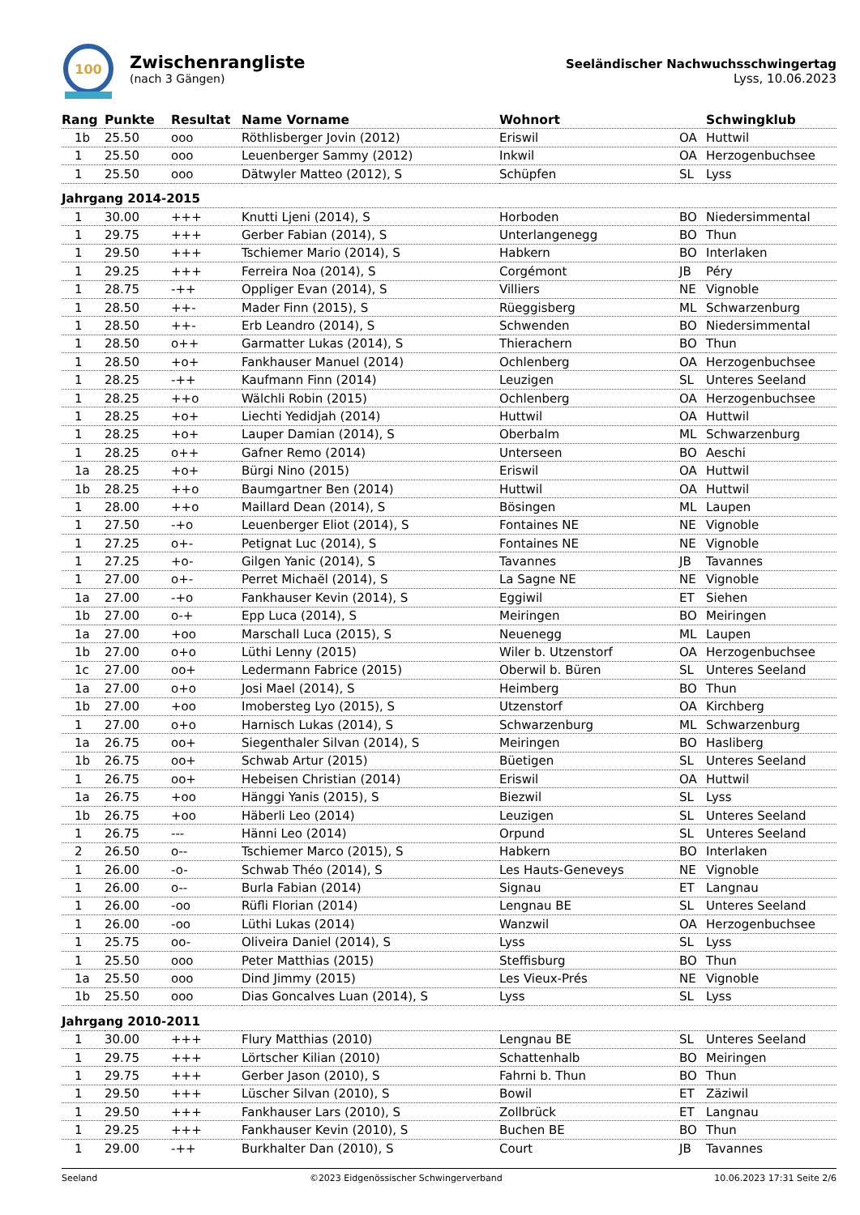100
Zwischenrangliste
(nach 3 Gängen)
Seeländischer Nachwuchsschwingertag
Lyss, 10.06.2023
| Rang | Punkte | Resultat | Name Vorname | Wohnort | | Schwingklub |
| --- | --- | --- | --- | --- | --- | --- |
| 1b | 25.50 | ooo | Röthlisberger Jovin (2012) | Eriswil | OA | Huttwil |
| 1 | 25.50 | ooo | Leuenberger Sammy (2012) | Inkwil | OA | Herzogenbuchsee |
| 1 | 25.50 | ooo | Dätwyler Matteo (2012), S | Schüpfen | SL | Lyss |
| Jahrgang 2014-2015 | | | | | | |
| 1 | 30.00 | +++ | Knutti Ljeni (2014), S | Horboden | BO | Niedersimmental |
| 1 | 29.75 | +++ | Gerber Fabian (2014), S | Unterlangenegg | BO | Thun |
| 1 | 29.50 | +++ | Tschiemer Mario (2014), S | Habkern | BO | Interlaken |
| 1 | 29.25 | +++ | Ferreira Noa (2014), S | Corgémont | JB | Péry |
| 1 | 28.75 | -++ | Oppliger Evan (2014), S | Villiers | NE | Vignoble |
| 1 | 28.50 | ++- | Mader Finn (2015), S | Rüeggisberg | ML | Schwarzenburg |
| 1 | 28.50 | ++- | Erb Leandro (2014), S | Schwenden | BO | Niedersimmental |
| 1 | 28.50 | o++ | Garmatter Lukas (2014), S | Thierachern | BO | Thun |
| 1 | 28.50 | +o+ | Fankhauser Manuel (2014) | Ochlenberg | OA | Herzogenbuchsee |
| 1 | 28.25 | -++ | Kaufmann Finn (2014) | Leuzigen | SL | Unteres Seeland |
| 1 | 28.25 | ++o | Wälchli Robin (2015) | Ochlenberg | OA | Herzogenbuchsee |
| 1 | 28.25 | +o+ | Liechti Yedidjah (2014) | Huttwil | OA | Huttwil |
| 1 | 28.25 | +o+ | Lauper Damian (2014), S | Oberbalm | ML | Schwarzenburg |
| 1 | 28.25 | o++ | Gafner Remo (2014) | Unterseen | BO | Aeschi |
| 1a | 28.25 | +o+ | Bürgi Nino (2015) | Eriswil | OA | Huttwil |
| 1b | 28.25 | ++o | Baumgartner Ben (2014) | Huttwil | OA | Huttwil |
| 1 | 28.00 | ++o | Maillard Dean (2014), S | Bösingen | ML | Laupen |
| 1 | 27.50 | -+o | Leuenberger Eliot (2014), S | Fontaines NE | NE | Vignoble |
| 1 | 27.25 | o+- | Petignat Luc (2014), S | Fontaines NE | NE | Vignoble |
| 1 | 27.25 | +o- | Gilgen Yanic (2014), S | Tavannes | JB | Tavannes |
| 1 | 27.00 | o+- | Perret Michaël (2014), S | La Sagne NE | NE | Vignoble |
| 1a | 27.00 | -+o | Fankhauser Kevin (2014), S | Eggiwil | ET | Siehen |
| 1b | 27.00 | o-+ | Epp Luca (2014), S | Meiringen | BO | Meiringen |
| 1a | 27.00 | +oo | Marschall Luca (2015), S | Neuenegg | ML | Laupen |
| 1b | 27.00 | o+o | Lüthi Lenny (2015) | Wiler b. Utzenstorf | OA | Herzogenbuchsee |
| 1c | 27.00 | oo+ | Ledermann Fabrice (2015) | Oberwil b. Büren | SL | Unteres Seeland |
| 1a | 27.00 | o+o | Josi Mael (2014), S | Heimberg | BO | Thun |
| 1b | 27.00 | +oo | Imobersteg Lyo (2015), S | Utzenstorf | OA | Kirchberg |
| 1 | 27.00 | o+o | Harnisch Lukas (2014), S | Schwarzenburg | ML | Schwarzenburg |
| 1a | 26.75 | oo+ | Siegenthaler Silvan (2014), S | Meiringen | BO | Hasliberg |
| 1b | 26.75 | oo+ | Schwab Artur (2015) | Büetigen | SL | Unteres Seeland |
| 1 | 26.75 | oo+ | Hebeisen Christian (2014) | Eriswil | OA | Huttwil |
| 1a | 26.75 | +oo | Hänggi Yanis (2015), S | Biezwil | SL | Lyss |
| 1b | 26.75 | +oo | Häberli Leo (2014) | Leuzigen | SL | Unteres Seeland |
| 1 | 26.75 | --- | Hänni Leo (2014) | Orpund | SL | Unteres Seeland |
| 2 | 26.50 | o-- | Tschiemer Marco (2015), S | Habkern | BO | Interlaken |
| 1 | 26.00 | -o- | Schwab Théo (2014), S | Les Hauts-Geneveys | NE | Vignoble |
| 1 | 26.00 | o-- | Burla Fabian (2014) | Signau | ET | Langnau |
| 1 | 26.00 | -oo | Rüfli Florian (2014) | Lengnau BE | SL | Unteres Seeland |
| 1 | 26.00 | -oo | Lüthi Lukas (2014) | Wanzwil | OA | Herzogenbuchsee |
| 1 | 25.75 | oo- | Oliveira Daniel (2014), S | Lyss | SL | Lyss |
| 1 | 25.50 | ooo | Peter Matthias (2015) | Steffisburg | BO | Thun |
| 1a | 25.50 | ooo | Dind Jimmy (2015) | Les Vieux-Prés | NE | Vignoble |
| 1b | 25.50 | ooo | Dias Goncalves Luan (2014), S | Lyss | SL | Lyss |
| Jahrgang 2010-2011 | | | | | | |
| 1 | 30.00 | +++ | Flury Matthias (2010) | Lengnau BE | SL | Unteres Seeland |
| 1 | 29.75 | +++ | Lörtscher Kilian (2010) | Schattenhalb | BO | Meiringen |
| 1 | 29.75 | +++ | Gerber Jason (2010), S | Fahrni b. Thun | BO | Thun |
| 1 | 29.50 | +++ | Lüscher Silvan (2010), S | Bowil | ET | Zäziwil |
| 1 | 29.50 | +++ | Fankhauser Lars (2010), S | Zollbrück | ET | Langnau |
| 1 | 29.25 | +++ | Fankhauser Kevin (2010), S | Buchen BE | BO | Thun |
| 1 | 29.00 | -++ | Burkhalter Dan (2010), S | Court | JB | Tavannes |
Seeland ©2023 Eidgenössischer Schwingerverband 10.06.2023 17:31 Seite 2/6